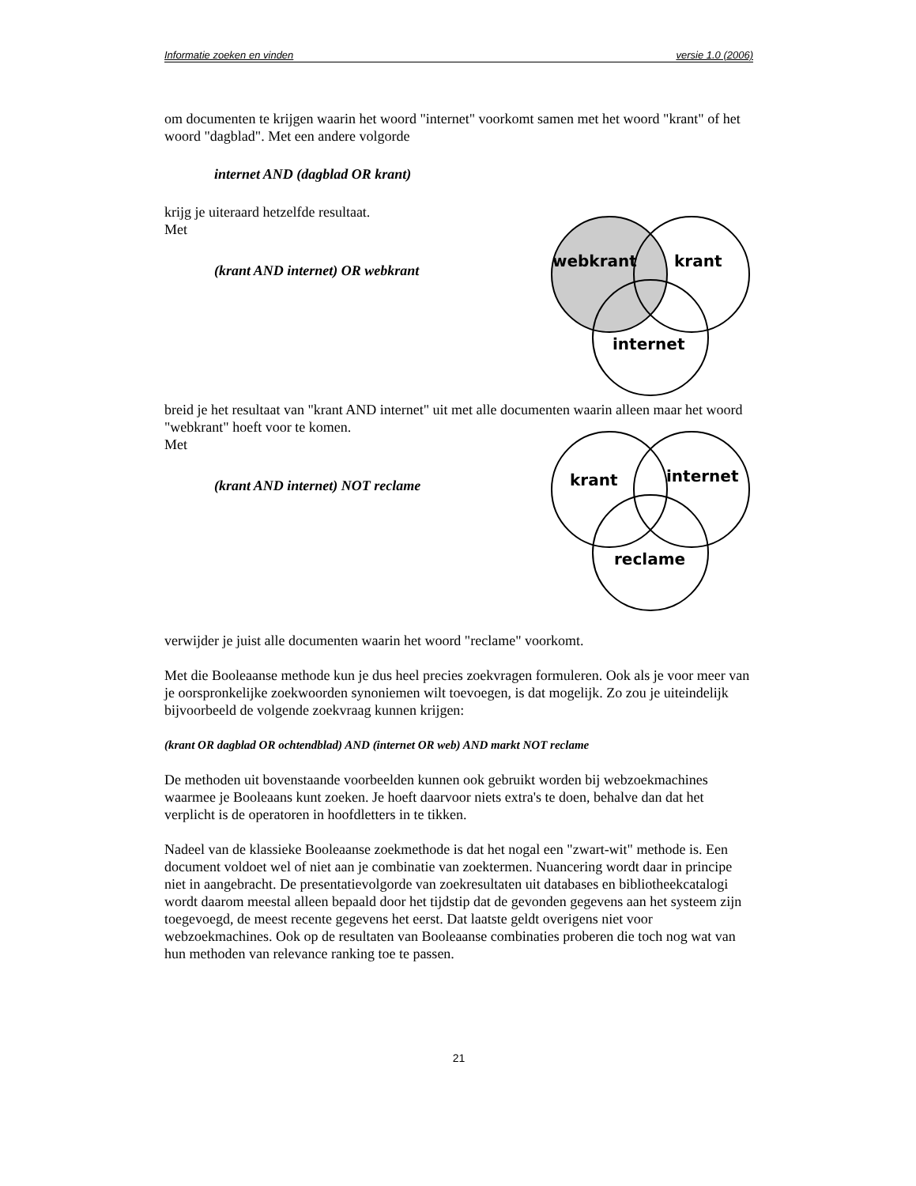Informatie zoeken en vinden versie 1.0 (2006)
om documenten te krijgen waarin het woord "internet" voorkomt samen met het woord "krant" of het woord "dagblad". Met een andere volgorde
internet AND (dagblad OR krant)
krijg je uiteraard hetzelfde resultaat.
Met
(krant AND internet) OR webkrant
webkrant
krant
internet
breid je het resultaat van "krant AND internet" uit met alle documenten waarin alleen maar het woord "webkrant" hoeft voor te komen.
Met
(krant AND internet) NOT reclame
krant
internet
reclame
verwijder je juist alle documenten waarin het woord "reclame" voorkomt.
Met die Booleaanse methode kun je dus heel precies zoekvragen formuleren. Ook als je voor meer van je oorspronkelijke zoekwoorden synoniemen wilt toevoegen, is dat mogelijk. Zo zou je uiteindelijk bijvoorbeeld de volgende zoekvraag kunnen krijgen:
(krant OR dagblad OR ochtendblad) AND (internet OR web) AND markt NOT reclame
De methoden uit bovenstaande voorbeelden kunnen ook gebruikt worden bij webzoekmachines waarmee je Booleaans kunt zoeken. Je hoeft daarvoor niets extra's te doen, behalve dan dat het verplicht is de operatoren in hoofdletters in te tikken.
Nadeel van de klassieke Booleaanse zoekmethode is dat het nogal een "zwart-wit" methode is. Een document voldoet wel of niet aan je combinatie van zoektermen. Nuancering wordt daar in principe niet in aangebracht. De presentatievolgorde van zoekresultaten uit databases en bibliotheekcatalogi wordt daarom meestal alleen bepaald door het tijdstip dat de gevonden gegevens aan het systeem zijn toegevoegd, de meest recente gegevens het eerst. Dat laatste geldt overigens niet voor webzoekmachines. Ook op de resultaten van Booleaanse combinaties proberen die toch nog wat van hun methoden van relevance ranking toe te passen.
21